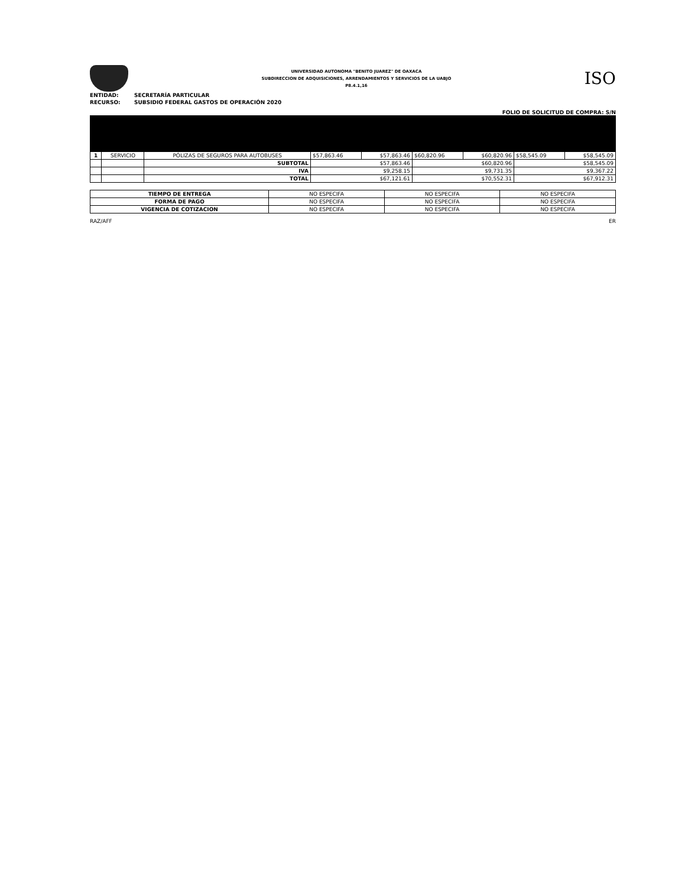UNIVERSIDAD AUTONOMA "BENITO JUAREZ" DE OAXACA
SUBDIRECCION DE ADQUISICIONES, ARRENDAMIENTOS Y SERVICIOS DE LA UABJO
P8.4.1,16
ISO
ENTIDAD: SECRETARÍA PARTICULAR
RECURSO: SUBSIDIO FEDERAL GASTOS DE OPERACIÓN 2020
FOLIO DE SOLICITUD DE COMPRA: S/N
| 1 | SERVICIO | PÓLIZAS DE SEGUROS PARA AUTOBUSES | $57,863.46 | $57,863.46 | $60,820.96 | $60,820.96 | $58,545.09 | $58,545.09 |
| | | SUBTOTAL | $57,863.46 | | $60,820.96 | | $58,545.09 | |
| | | IVA | $9,258.15 | | $9,731.35 | | $9,367.22 | |
| | | TOTAL | $67,121.61 | | $70,552.31 | | $67,912.31 | |
| TIEMPO DE ENTREGA | NO ESPECIFA | NO ESPECIFA | NO ESPECIFA |
| FORMA DE PAGO | NO ESPECIFA | NO ESPECIFA | NO ESPECIFA |
| VIGENCIA DE COTIZACION | NO ESPECIFA | NO ESPECIFA | NO ESPECIFA |
RAZ/AFF ER